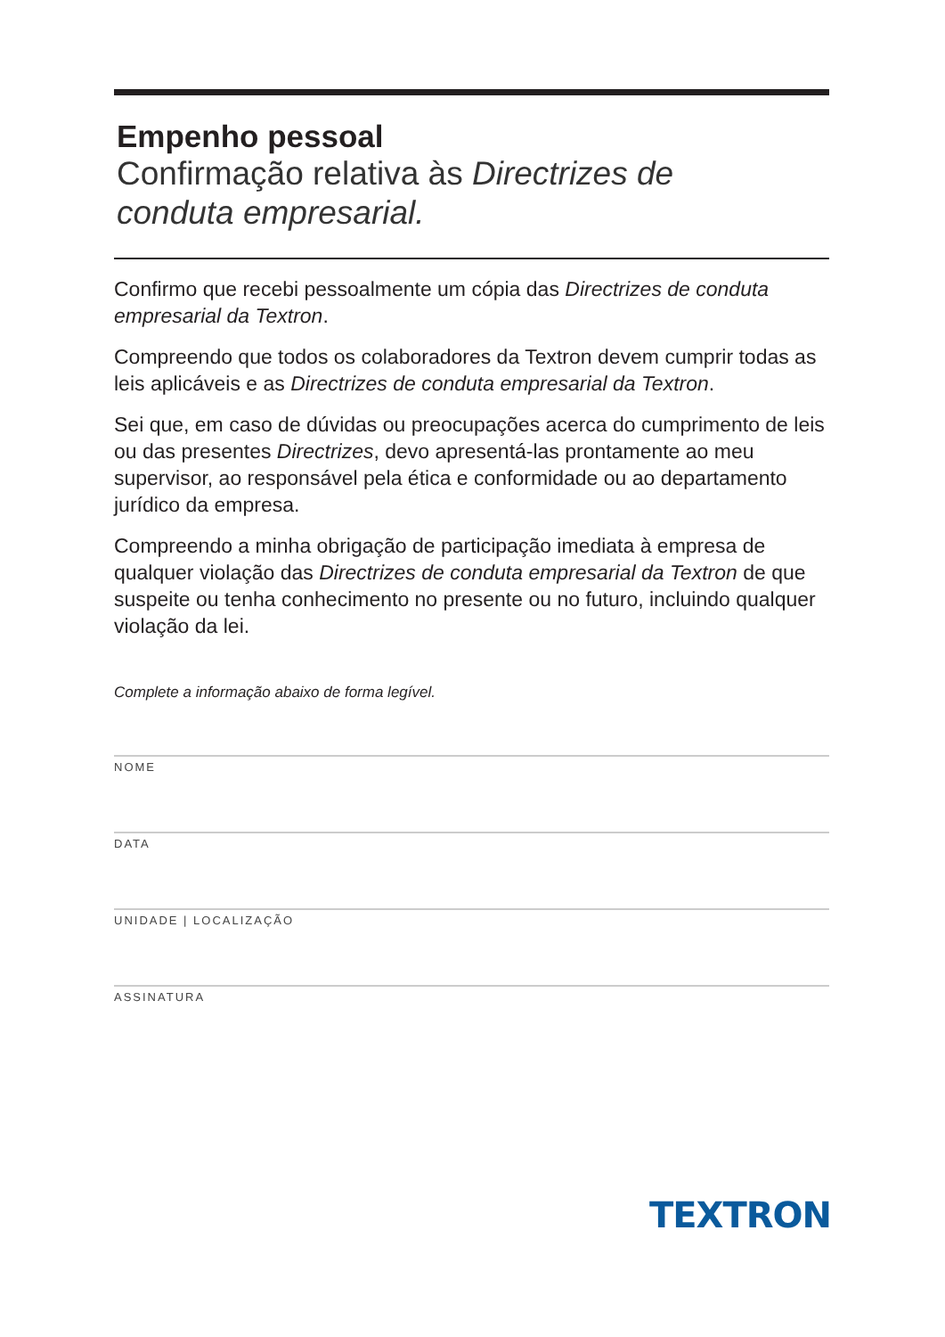Empenho pessoal
Confirmação relativa às Directrizes de
conduta empresarial.
Confirmo que recebi pessoalmente um cópia das Directrizes de conduta empresarial da Textron.
Compreendo que todos os colaboradores da Textron devem cumprir todas as leis aplicáveis e as Directrizes de conduta empresarial da Textron.
Sei que, em caso de dúvidas ou preocupações acerca do cumprimento de leis ou das presentes Directrizes, devo apresentá-las prontamente ao meu supervisor, ao responsável pela ética e conformidade ou ao departamento jurídico da empresa.
Compreendo a minha obrigação de participação imediata à empresa de qualquer violação das Directrizes de conduta empresarial da Textron de que suspeite ou tenha conhecimento no presente ou no futuro, incluindo qualquer violação da lei.
Complete a informação abaixo de forma legível.
NOME
DATA
UNIDADE | LOCALIZAÇÃO
ASSINATURA
TEXTRON